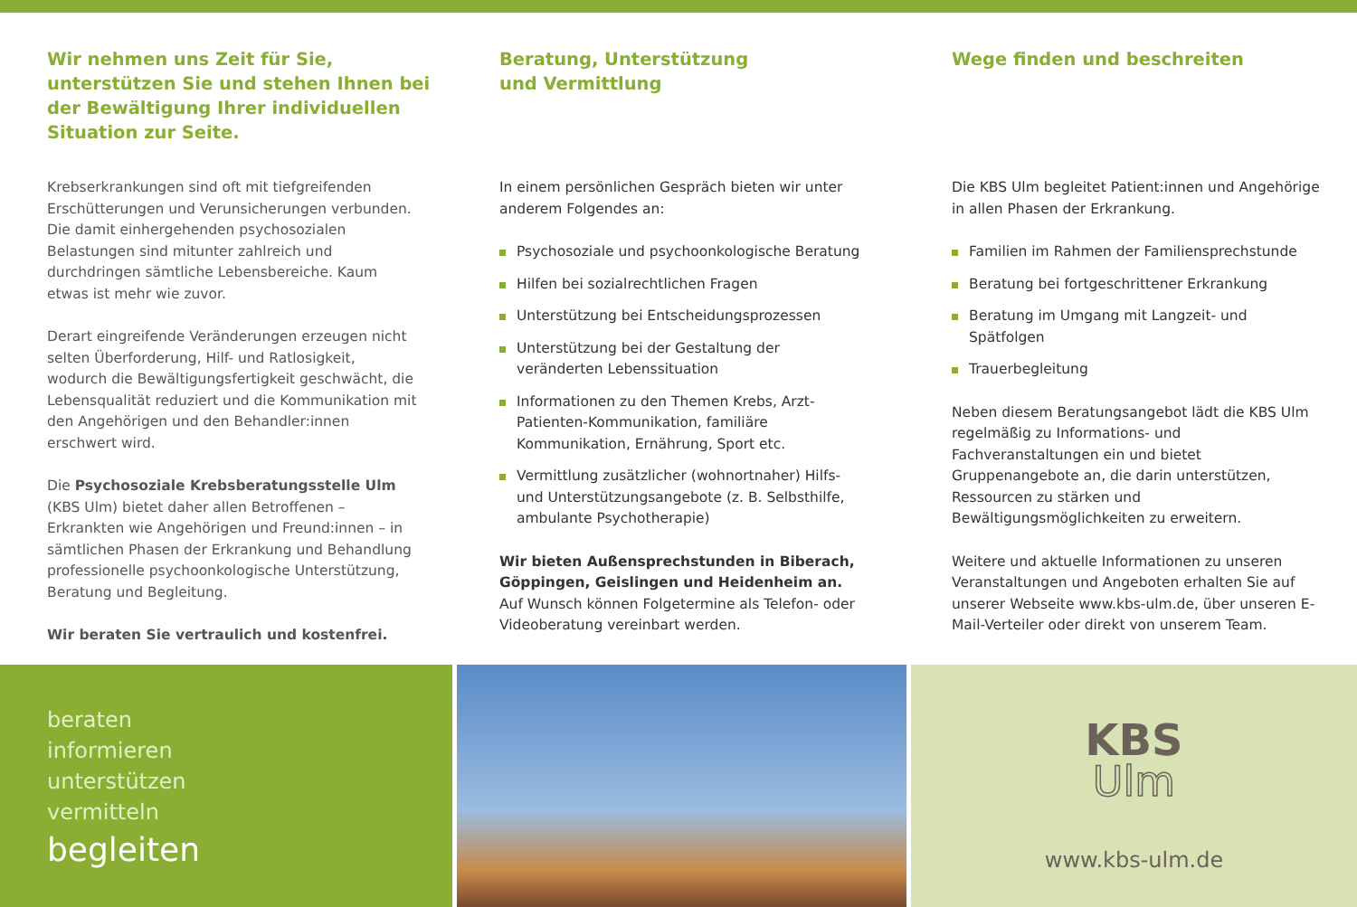Wir nehmen uns Zeit für Sie, unterstützen Sie und stehen Ihnen bei der Bewältigung Ihrer individuellen Situation zur Seite.
Krebserkrankungen sind oft mit tiefgreifenden Erschütterungen und Verunsicherungen verbunden. Die damit einhergehenden psychosozialen Belastungen sind mitunter zahlreich und durchdringen sämtliche Lebensbereiche. Kaum etwas ist mehr wie zuvor.
Derart eingreifende Veränderungen erzeugen nicht selten Überforderung, Hilf- und Ratlosigkeit, wodurch die Bewältigungsfertigkeit geschwächt, die Lebensqualität reduziert und die Kommunikation mit den Angehörigen und den Behandler:innen erschwert wird.
Die Psychosoziale Krebsberatungsstelle Ulm (KBS Ulm) bietet daher allen Betroffenen – Erkrankten wie Angehörigen und Freund:innen – in sämtlichen Phasen der Erkrankung und Behandlung professionelle psychoonkologische Unterstützung, Beratung und Begleitung.
Wir beraten Sie vertraulich und kostenfrei.
Beratung, Unterstützung
und Vermittlung
In einem persönlichen Gespräch bieten wir unter anderem Folgendes an:
Psychosoziale und psychoonkologische Beratung
Hilfen bei sozialrechtlichen Fragen
Unterstützung bei Entscheidungsprozessen
Unterstützung bei der Gestaltung der veränderten Lebenssituation
Informationen zu den Themen Krebs, Arzt-Patienten-Kommunikation, familiäre Kommunikation, Ernährung, Sport etc.
Vermittlung zusätzlicher (wohnortnaher) Hilfs- und Unterstützungsangebote (z. B. Selbsthilfe, ambulante Psychotherapie)
Wir bieten Außensprechstunden in Biberach, Göppingen, Geislingen und Heidenheim an.
Auf Wunsch können Folgetermine als Telefon- oder Videoberatung vereinbart werden.
Wege finden und beschreiten
Die KBS Ulm begleitet Patient:innen und Angehörige in allen Phasen der Erkrankung.
Familien im Rahmen der Familiensprechstunde
Beratung bei fortgeschrittener Erkrankung
Beratung im Umgang mit Langzeit- und Spätfolgen
Trauerbegleitung
Neben diesem Beratungsangebot lädt die KBS Ulm regelmäßig zu Informations- und Fachveranstaltungen ein und bietet Gruppenangebote an, die darin unterstützen, Ressourcen zu stärken und Bewältigungsmöglichkeiten zu erweitern.
Weitere und aktuelle Informationen zu unseren Veranstaltungen und Angeboten erhalten Sie auf unserer Webseite www.kbs-ulm.de, über unseren E-Mail-Verteiler oder direkt von unserem Team.
beraten
informieren
unterstützen
vermitteln
begleiten
KBS
Ulm
www.kbs-ulm.de